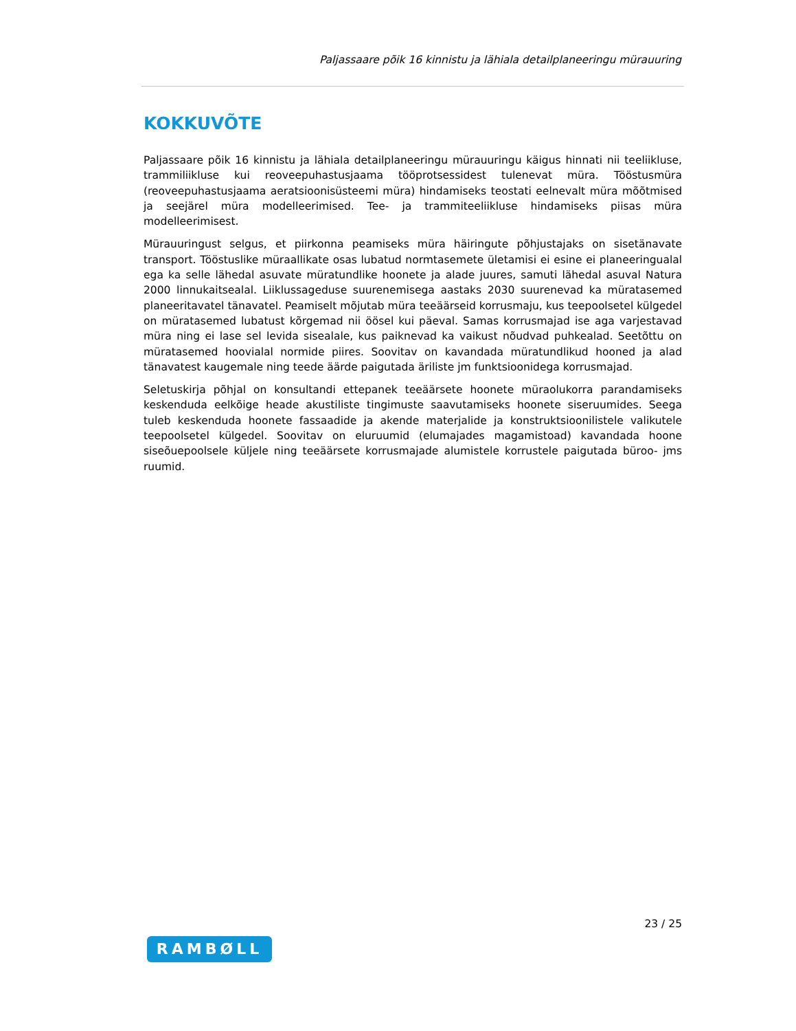Paljassaare põik 16 kinnistu ja lähiala detailplaneeringu mürauuring
KOKKUVÕTE
Paljassaare põik 16 kinnistu ja lähiala detailplaneeringu mürauuringu käigus hinnati nii teeliikluse, trammiliikluse kui reoveepuhastusjaama tööprotsessidest tulenevat müra. Tööstusmüra (reoveepuhastusjaama aeratsioonisüsteemi müra) hindamiseks teostati eelnevalt müra mõõtmised ja seejärel müra modelleerimised. Tee- ja trammiteeliikluse hindamiseks piisas müra modelleerimisest.
Mürauuringust selgus, et piirkonna peamiseks müra häiringute põhjustajaks on sisetänavate transport. Tööstuslike müraallikate osas lubatud normtasemete ületamisi ei esine ei planeeringualal ega ka selle lähedal asuvate müratundlike hoonete ja alade juures, samuti lähedal asuval Natura 2000 linnukaitsealal. Liiklussageduse suurenemisega aastaks 2030 suurenevad ka müratasemed planeeritavatel tänavatel. Peamiselt mõjutab müra teeäärseid korrusmaju, kus teepoolsetel külgedel on müratasemed lubatust kõrgemad nii öösel kui päeval. Samas korrusmajad ise aga varjestavad müra ning ei lase sel levida sisealale, kus paiknevad ka vaikust nõudvad puhkealad. Seetõttu on müratasemed hoovialal normide piires. Soovitav on kavandada müratundlikud hooned ja alad tänavatest kaugemale ning teede äärde paigutada äriliste jm funktsioonidega korrusmajad.
Seletuskirja põhjal on konsultandi ettepanek teeäärsete hoonete müraolukorra parandamiseks keskenduda eelkõige heade akustiliste tingimuste saavutamiseks hoonete siseruumides. Seega tuleb keskenduda hoonete fassaadide ja akende materjalide ja konstruktsioonilistele valikutele teepoolsetel külgedel. Soovitav on eluruumid (elumajades magamistoad) kavandada hoone siseõuepoolsele küljele ning teeäärsete korrusmajade alumistele korrustele paigutada büroo- jms ruumid.
23 / 25
RAMBØLL